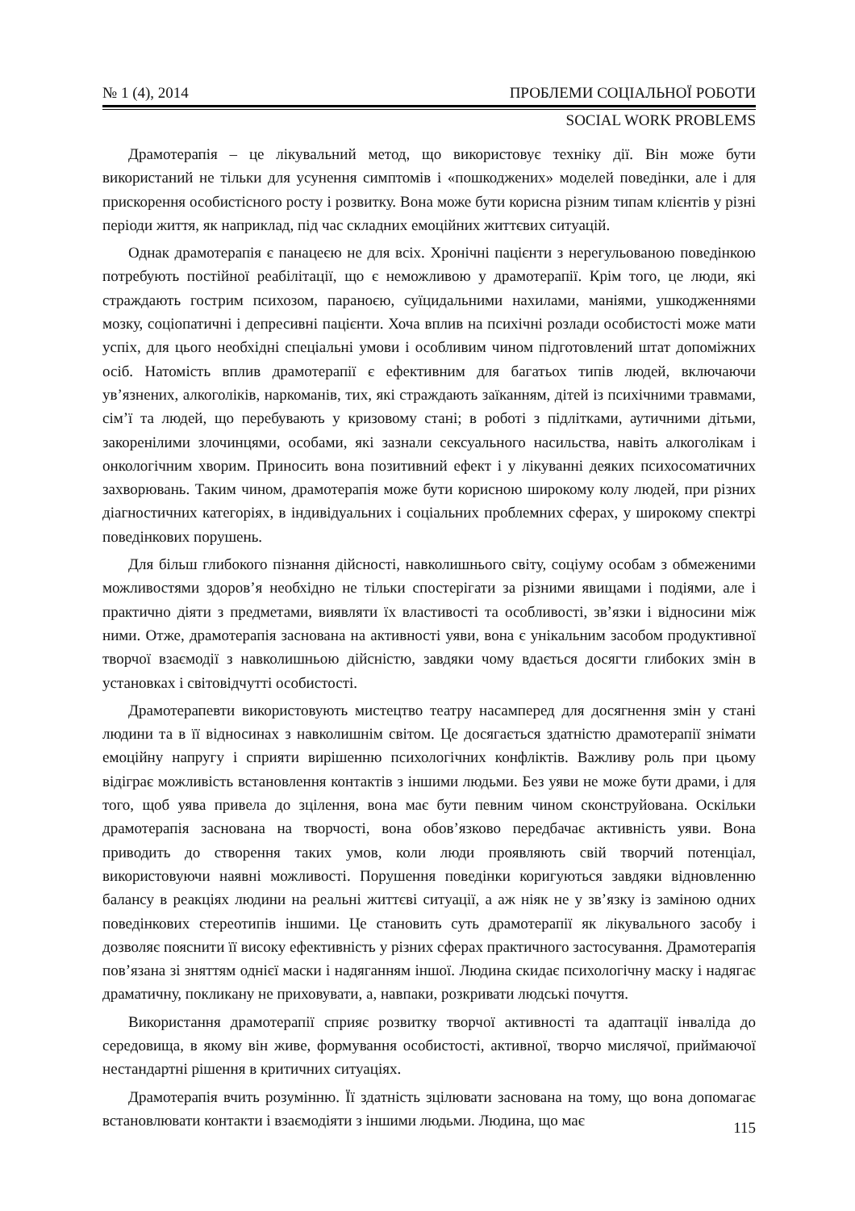№ 1 (4), 2014 ПРОБЛЕМИ СОЦІАЛЬНОЇ РОБОТИ
SOCIAL WORK PROBLEMS
Драмотерапія – це лікувальний метод, що використовує техніку дії. Він може бути використаний не тільки для усунення симптомів і «пошкоджених» моделей поведінки, але і для прискорення особистісного росту і розвитку. Вона може бути корисна різним типам клієнтів у різні періоди життя, як наприклад, під час складних емоційних життєвих ситуацій.
Однак драмотерапія є панацеєю не для всіх. Хронічні пацієнти з нерегульованою поведінкою потребують постійної реабілітації, що є неможливою у драмотерапії. Крім того, це люди, які страждають гострим психозом, параноєю, суїцидальними нахилами, маніями, ушкодженнями мозку, соціопатичні і депресивні пацієнти. Хоча вплив на психічні розлади особистості може мати успіх, для цього необхідні спеціальні умови і особливим чином підготовлений штат допоміжних осіб. Натомість вплив драмотерапії є ефективним для багатьох типів людей, включаючи ув’язнених, алкоголіків, наркоманів, тих, які страждають заїканням, дітей із психічними травмами, сім’ї та людей, що перебувають у кризовому стані; в роботі з підлітками, аутичними дітьми, закоренілими злочинцями, особами, які зазнали сексуального насильства, навіть алкоголікам і онкологічним хворим. Приносить вона позитивний ефект і у лікуванні деяких психосоматичних захворювань. Таким чином, драмотерапія може бути корисною широкому колу людей, при різних діагностичних категоріях, в індивідуальних і соціальних проблемних сферах, у широкому спектрі поведінкових порушень.
Для більш глибокого пізнання дійсності, навколишнього світу, соціуму особам з обмеженими можливостями здоров’я необхідно не тільки спостерігати за різними явищами і подіями, але і практично діяти з предметами, виявляти їх властивості та особливості, зв’язки і відносини між ними. Отже, драмотерапія заснована на активності уяви, вона є унікальним засобом продуктивної творчої взаємодії з навколишньою дійсністю, завдяки чому вдається досягти глибоких змін в установках і світовідчутті особистості.
Драмотерапевти використовують мистецтво театру насамперед для досягнення змін у стані людини та в її відносинах з навколишнім світом. Це досягається здатністю драмотерапії знімати емоційну напругу і сприяти вирішенню психологічних конфліктів. Важливу роль при цьому відіграє можливість встановлення контактів з іншими людьми. Без уяви не може бути драми, і для того, щоб уява привела до зцілення, вона має бути певним чином сконструйована. Оскільки драмотерапія заснована на творчості, вона обов’язково передбачає активність уяви. Вона приводить до створення таких умов, коли люди проявляють свій творчий потенціал, використовуючи наявні можливості. Порушення поведінки коригуються завдяки відновленню балансу в реакціях людини на реальні життєві ситуації, а аж ніяк не у зв’язку із заміною одних поведінкових стереотипів іншими. Це становить суть драмотерапії як лікувального засобу і дозволяє пояснити її високу ефективність у різних сферах практичного застосування. Драмотерапія пов’язана зі зняттям однієї маски і надяганням іншої. Людина скидає психологічну маску і надягає драматичну, покликану не приховувати, а, навпаки, розкривати людські почуття.
Використання драмотерапії сприяє розвитку творчої активності та адаптації інваліда до середовища, в якому він живе, формування особистості, активної, творчо мислячої, приймаючої нестандартні рішення в критичних ситуаціях.
Драмотерапія вчить розумінню. Її здатність зцілювати заснована на тому, що вона допомагає встановлювати контакти і взаємодіяти з іншими людьми. Людина, що має
115